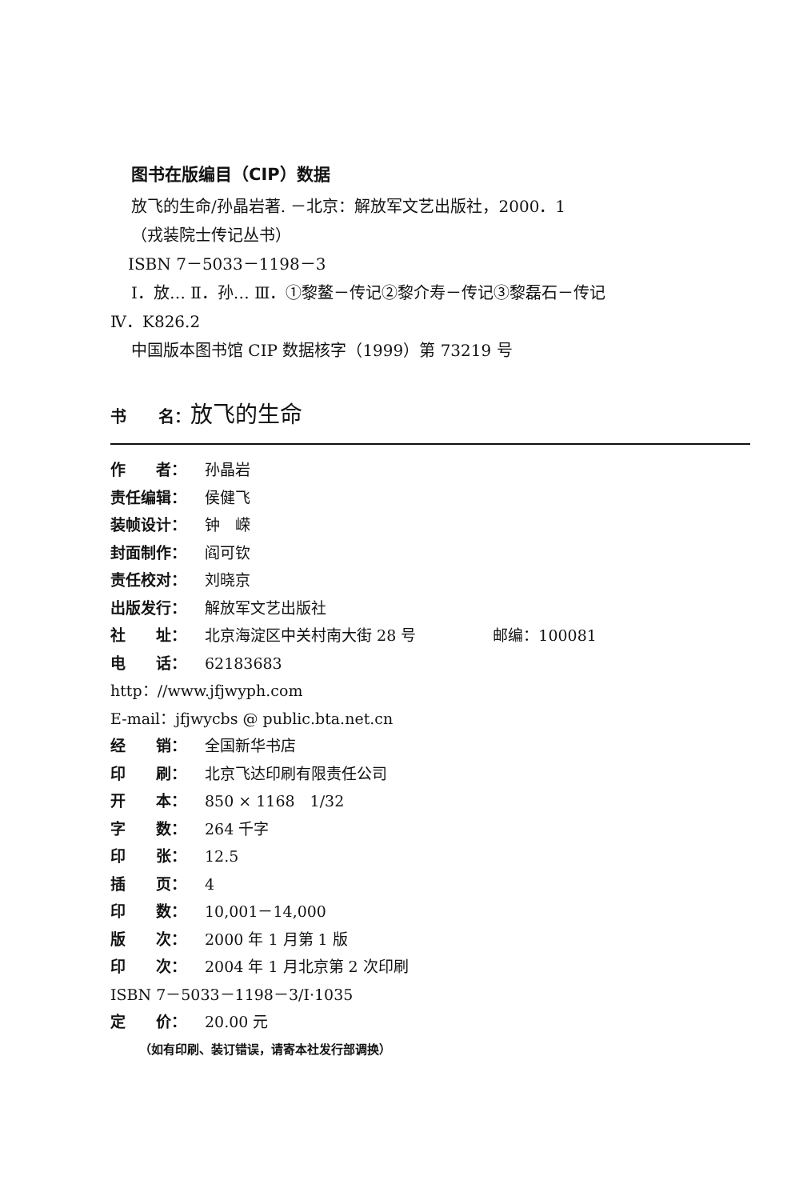图书在版编目（CIP）数据
放飞的生命/孙晶岩著. －北京：解放军文艺出版社，2000．1
（戎装院士传记丛书）
ISBN 7－5033－1198－3
Ⅰ．放… Ⅱ．孙… Ⅲ．①黎鳌－传记②黎介寿－传记③黎磊石－传记
Ⅳ．K826.2
中国版本图书馆 CIP 数据核字（1999）第 73219 号
书　　名：放飞的生命
作　　者： 孙晶岩
责任编辑： 侯健飞
装帧设计： 钟　嵘
封面制作： 阎可钦
责任校对： 刘晓京
出版发行： 解放军文艺出版社
社　　址： 北京海淀区中关村南大街 28 号 邮编：100081
电　　话： 62183683
http：//www.jfjwyph.com
E-mail：jfjwycbs @ public.bta.net.cn
经　　销： 全国新华书店
印　　刷： 北京飞达印刷有限责任公司
开　　本： 850 × 1168　1/32
字　　数： 264 千字
印　　张： 12.5
插　　页： 4
印　　数： 10,001－14,000
版　　次： 2000 年 1 月第 1 版
印　　次： 2004 年 1 月北京第 2 次印刷
ISBN 7－5033－1198－3/I·1035
定　　价： 20.00 元
（如有印刷、装订错误，请寄本社发行部调换）